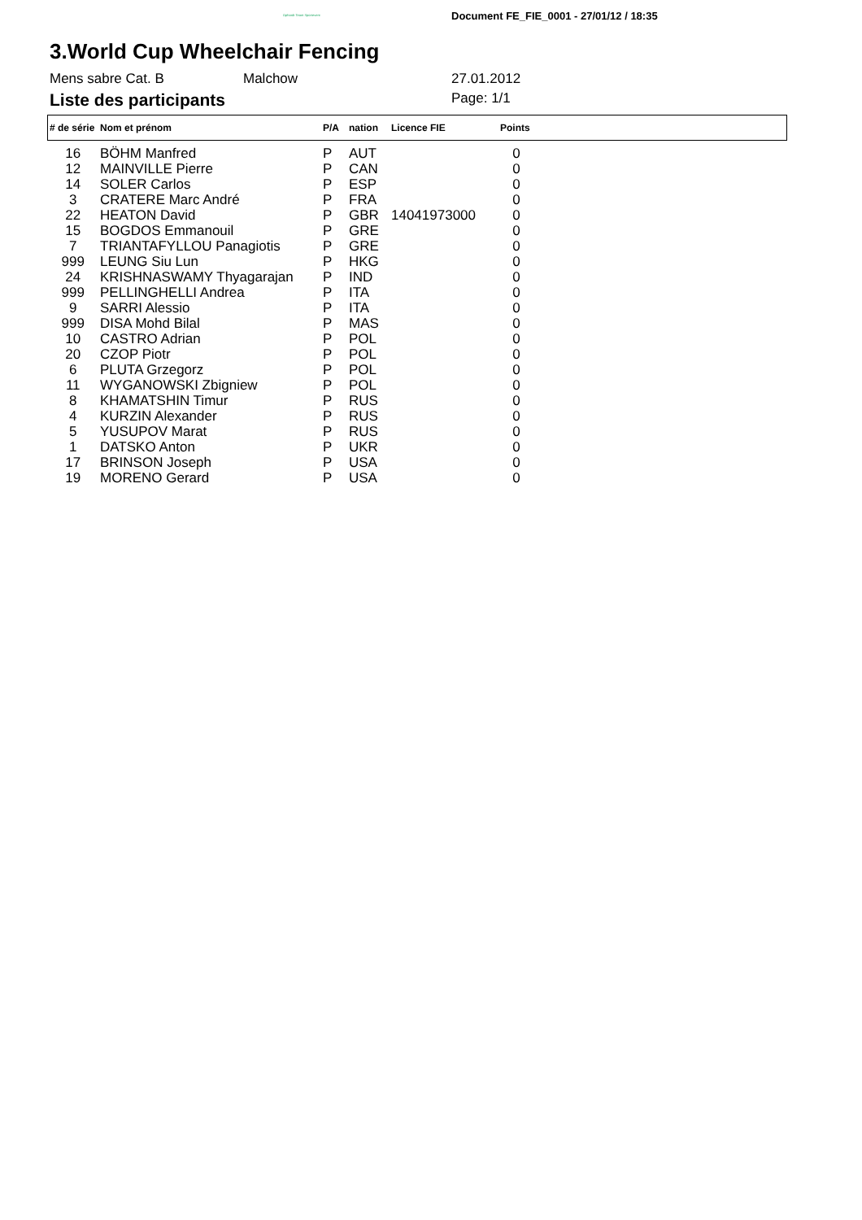Ophardt Team Sportevent Document FE_FIE_0001 - 27/01/12 / 18:35
3.World Cup Wheelchair Fencing
Mens sabre Cat. B Malchow 27.01.2012
Liste des participants
Page: 1/1
| # de série | Nom et prénom | P/A | nation | Licence FIE | Points | |
| --- | --- | --- | --- | --- | --- | --- |
| 16 | BÖHM Manfred | P | AUT | | 0 | |
| 12 | MAINVILLE Pierre | P | CAN | | 0 | |
| 14 | SOLER Carlos | P | ESP | | 0 | |
| 3 | CRATERE Marc André | P | FRA | | 0 | |
| 22 | HEATON David | P | GBR | 14041973000 | 0 | |
| 15 | BOGDOS Emmanouil | P | GRE | | 0 | |
| 7 | TRIANTAFYLLOU Panagiotis | P | GRE | | 0 | |
| 999 | LEUNG Siu Lun | P | HKG | | 0 | |
| 24 | KRISHNASWAMY Thyagarajan | P | IND | | 0 | |
| 999 | PELLINGHELLI Andrea | P | ITA | | 0 | |
| 9 | SARRI Alessio | P | ITA | | 0 | |
| 999 | DISA Mohd Bilal | P | MAS | | 0 | |
| 10 | CASTRO Adrian | P | POL | | 0 | |
| 20 | CZOP Piotr | P | POL | | 0 | |
| 6 | PLUTA Grzegorz | P | POL | | 0 | |
| 11 | WYGANOWSKI Zbigniew | P | POL | | 0 | |
| 8 | KHAMATSHIN Timur | P | RUS | | 0 | |
| 4 | KURZIN Alexander | P | RUS | | 0 | |
| 5 | YUSUPOV Marat | P | RUS | | 0 | |
| 1 | DATSKO Anton | P | UKR | | 0 | |
| 17 | BRINSON Joseph | P | USA | | 0 | |
| 19 | MORENO Gerard | P | USA | | 0 | |